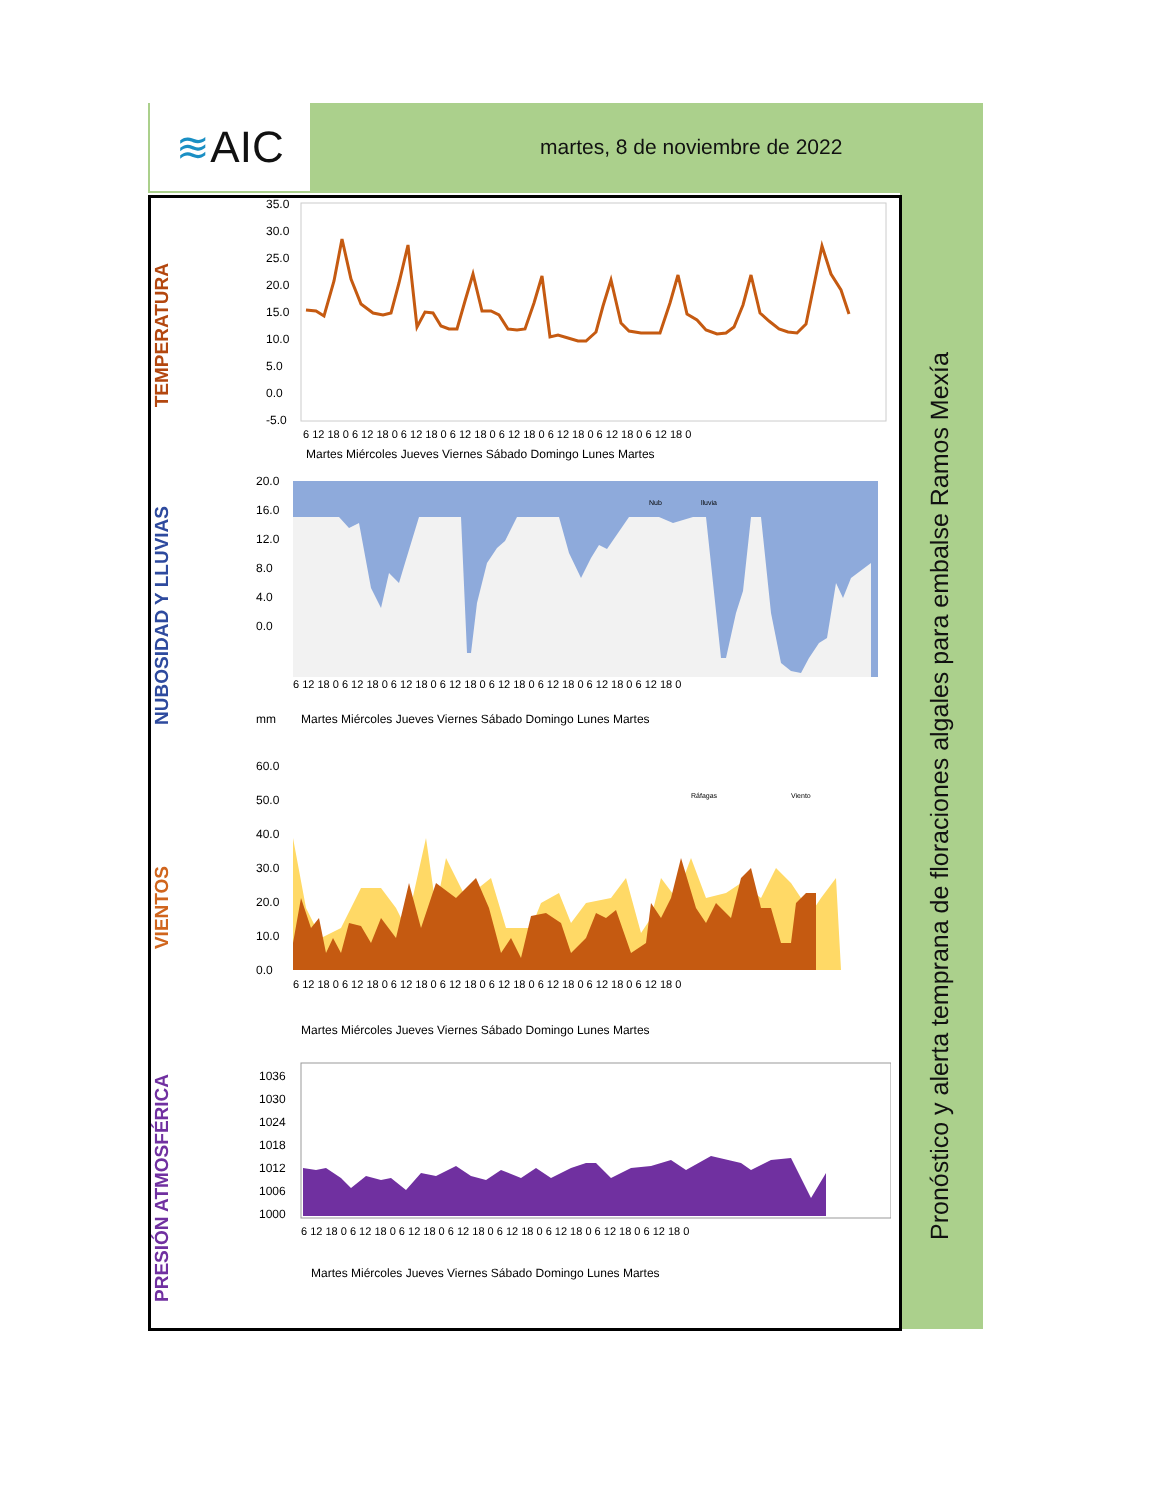≋ AIC martes, 8 de noviembre de 2022
Pronóstico y alerta temprana de floraciones algales para embalse Ramos Mexía
TEMPERATURA
35.0
30.0
25.0
20.0
15.0
10.0
5.0
0.0
-5.0
Martes Miércoles Jueves Viernes Sábado Domingo Lunes Martes
6 12 18 0 6 12 18 0 6 12 18 0 6 12 18 0 6 12 18 0 6 12 18 0 6 12 18 0 6 12 18 0
NUBOSIDAD Y LLUVIAS
20.0
16.0
12.0
8.0
4.0
0.0
mm
Nub
lluvia
6 12 18 0 6 12 18 0 6 12 18 0 6 12 18 0 6 12 18 0 6 12 18 0 6 12 18 0 6 12 18 0
Martes Miércoles Jueves Viernes Sábado Domingo Lunes Martes
VIENTOS
60.0
50.0
40.0
30.0
20.0
10.0
0.0
Ráfagas
Viento
6 12 18 0 6 12 18 0 6 12 18 0 6 12 18 0 6 12 18 0 6 12 18 0 6 12 18 0 6 12 18 0
Martes Miércoles Jueves Viernes Sábado Domingo Lunes Martes
PRESIÓN ATMOSFÉRICA
1036
1030
1024
1018
1012
1006
1000
6 12 18 0 6 12 18 0 6 12 18 0 6 12 18 0 6 12 18 0 6 12 18 0 6 12 18 0 6 12 18 0
Martes Miércoles Jueves Viernes Sábado Domingo Lunes Martes